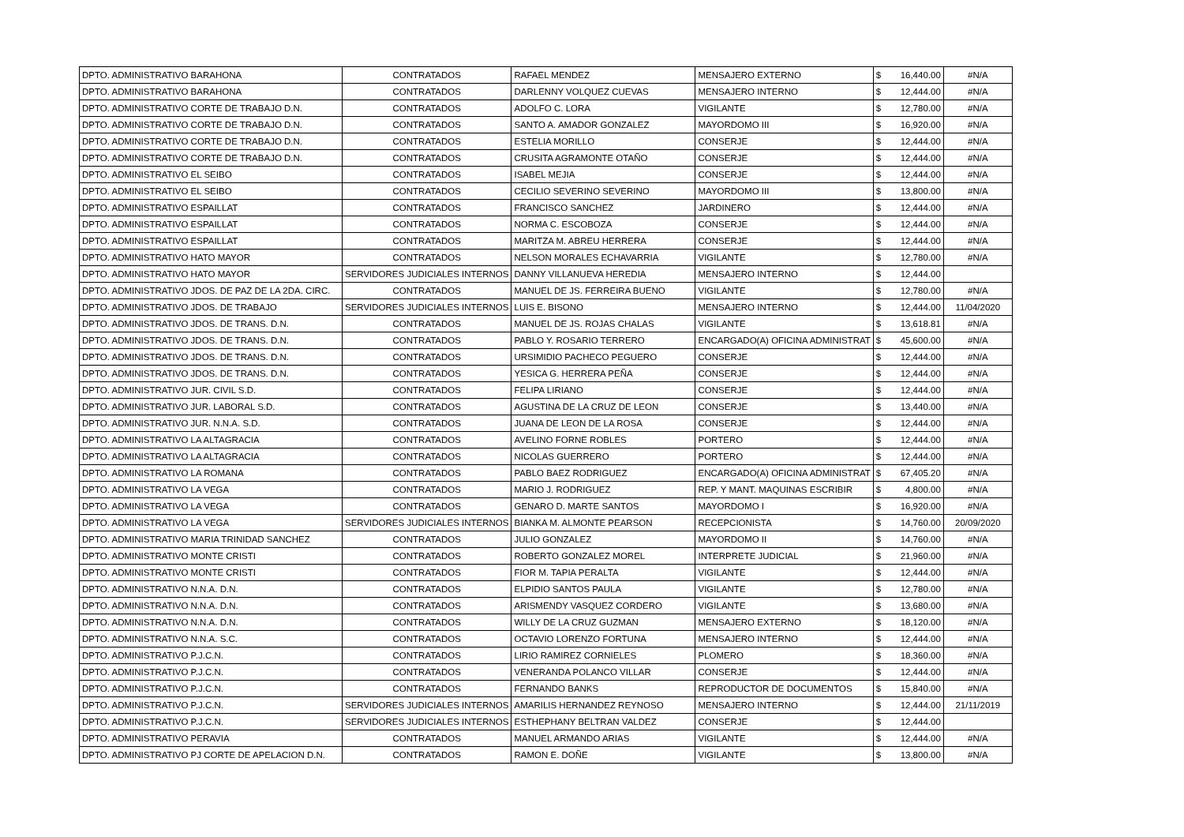| DPTO. ADMINISTRATIVO BARAHONA | CONTRATADOS | RAFAEL MENDEZ | MENSAJERO EXTERNO | $ | 16,440.00 | #N/A |
| DPTO. ADMINISTRATIVO BARAHONA | CONTRATADOS | DARLENNY VOLQUEZ CUEVAS | MENSAJERO INTERNO | $ | 12,444.00 | #N/A |
| DPTO. ADMINISTRATIVO CORTE DE TRABAJO D.N. | CONTRATADOS | ADOLFO C. LORA | VIGILANTE | $ | 12,780.00 | #N/A |
| DPTO. ADMINISTRATIVO CORTE DE TRABAJO D.N. | CONTRATADOS | SANTO A. AMADOR GONZALEZ | MAYORDOMO III | $ | 16,920.00 | #N/A |
| DPTO. ADMINISTRATIVO CORTE DE TRABAJO D.N. | CONTRATADOS | ESTELIA MORILLO | CONSERJE | $ | 12,444.00 | #N/A |
| DPTO. ADMINISTRATIVO CORTE DE TRABAJO D.N. | CONTRATADOS | CRUSITA AGRAMONTE OTAÑO | CONSERJE | $ | 12,444.00 | #N/A |
| DPTO. ADMINISTRATIVO EL SEIBO | CONTRATADOS | ISABEL MEJIA | CONSERJE | $ | 12,444.00 | #N/A |
| DPTO. ADMINISTRATIVO EL SEIBO | CONTRATADOS | CECILIO SEVERINO SEVERINO | MAYORDOMO III | $ | 13,800.00 | #N/A |
| DPTO. ADMINISTRATIVO ESPAILLAT | CONTRATADOS | FRANCISCO SANCHEZ | JARDINERO | $ | 12,444.00 | #N/A |
| DPTO. ADMINISTRATIVO ESPAILLAT | CONTRATADOS | NORMA C. ESCOBOZA | CONSERJE | $ | 12,444.00 | #N/A |
| DPTO. ADMINISTRATIVO ESPAILLAT | CONTRATADOS | MARITZA M. ABREU HERRERA | CONSERJE | $ | 12,444.00 | #N/A |
| DPTO. ADMINISTRATIVO HATO MAYOR | CONTRATADOS | NELSON MORALES ECHAVARRIA | VIGILANTE | $ | 12,780.00 | #N/A |
| DPTO. ADMINISTRATIVO HATO MAYOR | SERVIDORES JUDICIALES INTERNOS | DANNY VILLANUEVA HEREDIA | MENSAJERO INTERNO | $ | 12,444.00 | |
| DPTO. ADMINISTRATIVO JDOS. DE PAZ DE LA 2DA. CIRC. | CONTRATADOS | MANUEL DE JS. FERREIRA BUENO | VIGILANTE | $ | 12,780.00 | #N/A |
| DPTO. ADMINISTRATIVO JDOS. DE TRABAJO | SERVIDORES JUDICIALES INTERNOS | LUIS E. BISONO | MENSAJERO INTERNO | $ | 12,444.00 | 11/04/2020 |
| DPTO. ADMINISTRATIVO JDOS. DE TRANS. D.N. | CONTRATADOS | MANUEL DE JS. ROJAS CHALAS | VIGILANTE | $ | 13,618.81 | #N/A |
| DPTO. ADMINISTRATIVO JDOS. DE TRANS. D.N. | CONTRATADOS | PABLO Y. ROSARIO TERRERO | ENCARGADO(A) OFICINA ADMINISTRAT | $ | 45,600.00 | #N/A |
| DPTO. ADMINISTRATIVO JDOS. DE TRANS. D.N. | CONTRATADOS | URSIMIDIO PACHECO PEGUERO | CONSERJE | $ | 12,444.00 | #N/A |
| DPTO. ADMINISTRATIVO JDOS. DE TRANS. D.N. | CONTRATADOS | YESICA G. HERRERA PEÑA | CONSERJE | $ | 12,444.00 | #N/A |
| DPTO. ADMINISTRATIVO JUR. CIVIL S.D. | CONTRATADOS | FELIPA LIRIANO | CONSERJE | $ | 12,444.00 | #N/A |
| DPTO. ADMINISTRATIVO JUR. LABORAL S.D. | CONTRATADOS | AGUSTINA DE LA CRUZ DE LEON | CONSERJE | $ | 13,440.00 | #N/A |
| DPTO. ADMINISTRATIVO JUR. N.N.A. S.D. | CONTRATADOS | JUANA DE LEON DE LA ROSA | CONSERJE | $ | 12,444.00 | #N/A |
| DPTO. ADMINISTRATIVO LA ALTAGRACIA | CONTRATADOS | AVELINO FORNE ROBLES | PORTERO | $ | 12,444.00 | #N/A |
| DPTO. ADMINISTRATIVO LA ALTAGRACIA | CONTRATADOS | NICOLAS GUERRERO | PORTERO | $ | 12,444.00 | #N/A |
| DPTO. ADMINISTRATIVO LA ROMANA | CONTRATADOS | PABLO BAEZ RODRIGUEZ | ENCARGADO(A) OFICINA ADMINISTRAT | $ | 67,405.20 | #N/A |
| DPTO. ADMINISTRATIVO LA VEGA | CONTRATADOS | MARIO J. RODRIGUEZ | REP. Y MANT. MAQUINAS ESCRIBIR | $ | 4,800.00 | #N/A |
| DPTO. ADMINISTRATIVO LA VEGA | CONTRATADOS | GENARO D. MARTE SANTOS | MAYORDOMO I | $ | 16,920.00 | #N/A |
| DPTO. ADMINISTRATIVO LA VEGA | SERVIDORES JUDICIALES INTERNOS | BIANKA M. ALMONTE PEARSON | RECEPCIONISTA | $ | 14,760.00 | 20/09/2020 |
| DPTO. ADMINISTRATIVO MARIA TRINIDAD SANCHEZ | CONTRATADOS | JULIO GONZALEZ | MAYORDOMO II | $ | 14,760.00 | #N/A |
| DPTO. ADMINISTRATIVO MONTE CRISTI | CONTRATADOS | ROBERTO GONZALEZ MOREL | INTERPRETE JUDICIAL | $ | 21,960.00 | #N/A |
| DPTO. ADMINISTRATIVO MONTE CRISTI | CONTRATADOS | FIOR M. TAPIA PERALTA | VIGILANTE | $ | 12,444.00 | #N/A |
| DPTO. ADMINISTRATIVO N.N.A. D.N. | CONTRATADOS | ELPIDIO SANTOS PAULA | VIGILANTE | $ | 12,780.00 | #N/A |
| DPTO. ADMINISTRATIVO N.N.A. D.N. | CONTRATADOS | ARISMENDY VASQUEZ CORDERO | VIGILANTE | $ | 13,680.00 | #N/A |
| DPTO. ADMINISTRATIVO N.N.A. D.N. | CONTRATADOS | WILLY DE LA CRUZ GUZMAN | MENSAJERO EXTERNO | $ | 18,120.00 | #N/A |
| DPTO. ADMINISTRATIVO N.N.A. S.C. | CONTRATADOS | OCTAVIO LORENZO FORTUNA | MENSAJERO INTERNO | $ | 12,444.00 | #N/A |
| DPTO. ADMINISTRATIVO P.J.C.N. | CONTRATADOS | LIRIO RAMIREZ CORNIELES | PLOMERO | $ | 18,360.00 | #N/A |
| DPTO. ADMINISTRATIVO P.J.C.N. | CONTRATADOS | VENERANDA POLANCO VILLAR | CONSERJE | $ | 12,444.00 | #N/A |
| DPTO. ADMINISTRATIVO P.J.C.N. | CONTRATADOS | FERNANDO BANKS | REPRODUCTOR DE DOCUMENTOS | $ | 15,840.00 | #N/A |
| DPTO. ADMINISTRATIVO P.J.C.N. | SERVIDORES JUDICIALES INTERNOS | AMARILIS HERNANDEZ REYNOSO | MENSAJERO INTERNO | $ | 12,444.00 | 21/11/2019 |
| DPTO. ADMINISTRATIVO P.J.C.N. | SERVIDORES JUDICIALES INTERNOS | ESTHEPHANY BELTRAN VALDEZ | CONSERJE | $ | 12,444.00 | |
| DPTO. ADMINISTRATIVO PERAVIA | CONTRATADOS | MANUEL ARMANDO ARIAS | VIGILANTE | $ | 12,444.00 | #N/A |
| DPTO. ADMINISTRATIVO PJ CORTE DE APELACION D.N. | CONTRATADOS | RAMON E. DOÑE | VIGILANTE | $ | 13,800.00 | #N/A |